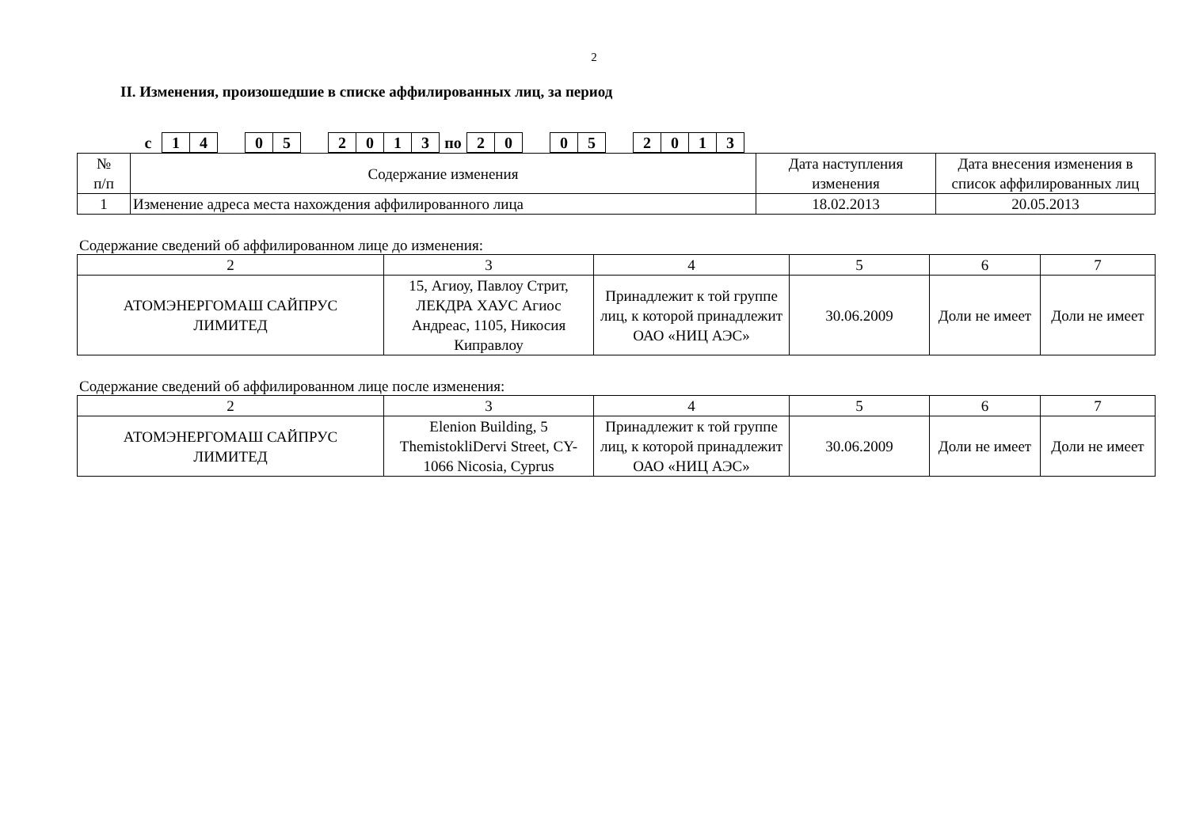2
II. Изменения, произошедшие в списке аффилированных лиц, за период
| с | 1 | 4 | | 0 | 5 | | 2 | 0 | 1 | 3 | по | 2 | 0 | | 0 | 5 | | 2 | 0 | 1 | 3 |
| № п/п | Содержание изменения | Дата наступления изменения | Дата внесения изменения в список аффилированных лиц |
| --- | --- | --- | --- |
| 1 | Изменение адреса места нахождения аффилированного лица | 18.02.2013 | 20.05.2013 |
Содержание сведений об аффилированном лице до изменения:
| 2 | 3 | 4 | 5 | 6 | 7 |
| АТОМЭНЕРГОМАШ САЙПРУС ЛИМИТЕД | 15, Агиоу, Павлоу Стрит, ЛЕКДРА ХАУС Агиос Андреас, 1105, Никосия Киправлоу | Принадлежит к той группе лиц, к которой принадлежит ОАО «НИЦ АЭС» | 30.06.2009 | Доли не имеет | Доли не имеет |
Содержание сведений об аффилированном лице после изменения:
| 2 | 3 | 4 | 5 | 6 | 7 |
| АТОМЭНЕРГОМАШ САЙПРУС ЛИМИТЕД | Elenion Building, 5 ThemistokliDervi Street, CY-1066 Nicosia, Cyprus | Принадлежит к той группе лиц, к которой принадлежит ОАО «НИЦ АЭС» | 30.06.2009 | Доли не имеет | Доли не имеет |